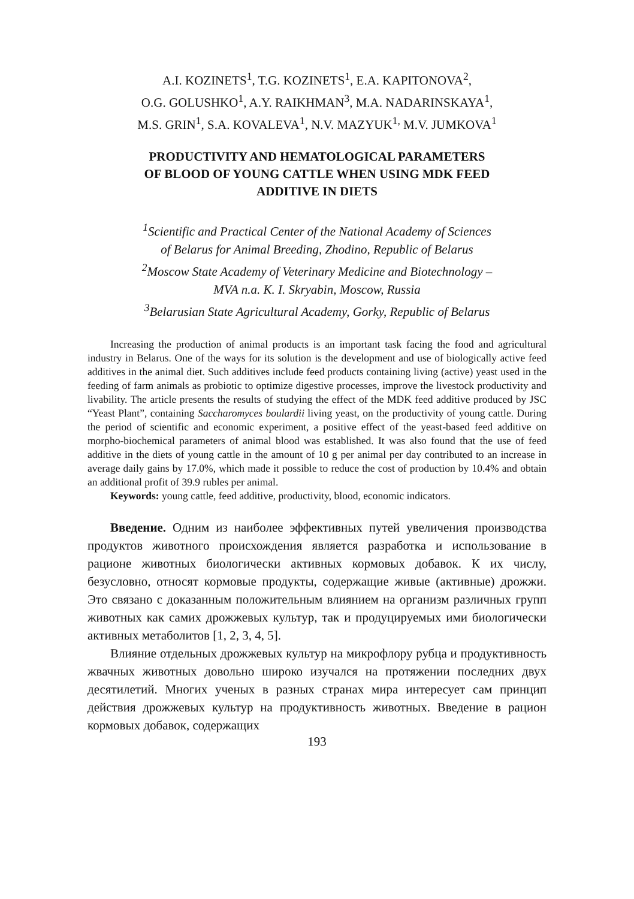A.I. KOZINETS<sup>1</sup>, T.G. KOZINETS<sup>1</sup>, E.A. KAPITONOVA<sup>2</sup>,
O.G. GOLUSHKO<sup>1</sup>, A.Y. RAIKHMAN<sup>3</sup>, M.A. NADARINSKAYA<sup>1</sup>,
M.S. GRIN<sup>1</sup>, S.A. KOVALEVA<sup>1</sup>, N.V. MAZYUK<sup>1,</sup> M.V. JUMKOVA<sup>1</sup>
PRODUCTIVITY AND HEMATOLOGICAL PARAMETERS
OF BLOOD OF YOUNG CATTLE WHEN USING MDK FEED
ADDITIVE IN DIETS
<sup>1</sup> Scientific and Practical Center of the National Academy of Sciences
of Belarus for Animal Breeding, Zhodino, Republic of Belarus
<sup>2</sup> Moscow State Academy of Veterinary Medicine and Biotechnology –
MVA n.a. K. I. Skryabin, Moscow, Russia
<sup>3</sup> Belarusian State Agricultural Academy, Gorky, Republic of Belarus
Increasing the production of animal products is an important task facing the food and agricultural industry in Belarus. One of the ways for its solution is the development and use of biologically active feed additives in the animal diet. Such additives include feed products containing living (active) yeast used in the feeding of farm animals as probiotic to optimize digestive processes, improve the livestock productivity and livability. The article presents the results of studying the effect of the MDK feed additive produced by JSC “Yeast Plant”, containing Saccharomyces boulardii living yeast, on the productivity of young cattle. During the period of scientific and economic experiment, a positive effect of the yeast-based feed additive on morpho-biochemical parameters of animal blood was established. It was also found that the use of feed additive in the diets of young cattle in the amount of 10 g per animal per day contributed to an increase in average daily gains by 17.0%, which made it possible to reduce the cost of production by 10.4% and obtain an additional profit of 39.9 rubles per animal.
Keywords: young cattle, feed additive, productivity, blood, economic indicators.
Введение. Одним из наиболее эффективных путей увеличения производства продуктов животного происхождения является разработка и использование в рационе животных биологически активных кормовых добавок. К их числу, безусловно, относят кормовые продукты, содержащие живые (активные) дрожжи. Это связано с доказанным положительным влиянием на организм различных групп животных как самих дрожжевых культур, так и продуцируемых ими биологически активных метаболитов [1, 2, 3, 4, 5].
Влияние отдельных дрожжевых культур на микрофлору рубца и продуктивность жвачных животных довольно широко изучался на протяжении последних двух десятилетий. Многих ученых в разных странах мира интересует сам принцип действия дрожжевых культур на продуктивность животных. Введение в рацион кормовых добавок, содержащих
193